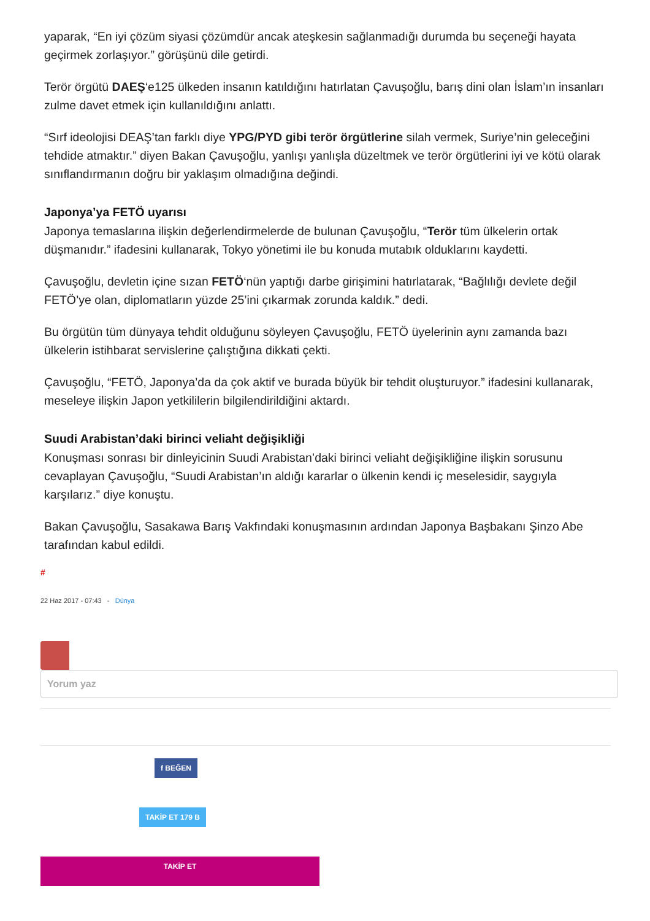yaparak, “En iyi çözüm siyasi çözümdür ancak ateşkesin sağlanmadığı durumda bu seçeneği hayata geçirmek zorlaşıyor.” görüşünü dile getirdi.
Terör örgütü DAEŞ‘e125 ülkeden insanın katıldığını hatırlatan Çavuşoğlu, barış dini olan İslam’ın insanları zulme davet etmek için kullanıldığını anlattı.
“Sırf ideolojisi DEAŞ’tan farklı diye YPG/PYD gibi terör örgütlerine silah vermek, Suriye’nin geleceğini tehdide atmaktır.” diyen Bakan Çavuşoğlu, yanlışı yanlışla düzeltmek ve terör örgütlerini iyi ve kötü olarak sınıflandırmanın doğru bir yaklaşım olmadığına değindi.
Japonya’ya FETÖ uyarısı
Japonya temaslarına ilişkin değerlendirmelerde de bulunan Çavuşoğlu, “Terör tüm ülkelerin ortak düşmanıdır.” ifadesini kullanarak, Tokyo yönetimi ile bu konuda mutabık olduklarını kaydetti.
Çavuşoğlu, devletin içine sızan FETÖ‘nün yaptığı darbe girişimini hatırlatarak, “Bağlılığı devlete değil FETÖ’ye olan, diplomatların yüzde 25’ini çıkarmak zorunda kaldık.” dedi.
Bu örgütün tüm dünyaya tehdit olduğunu söyleyen Çavuşoğlu, FETÖ üyelerinin aynı zamanda bazı ülkelerin istihbarat servislerine çalıştığına dikkati çekti.
Çavuşoğlu, “FETÖ, Japonya’da da çok aktif ve burada büyük bir tehdit oluşturuyor.” ifadesini kullanarak, meseleye ilişkin Japon yetkililerin bilgilendirildiğini aktardı.
Suudi Arabistan’daki birinci veliaht değişikliği
Konuşması sonrası bir dinleyicinin Suudi Arabistan’daki birinci veliaht değişikliğine ilişkin sorusunu cevaplayan Çavuşoğlu, “Suudi Arabistan’ın aldığı kararlar o ülkenin kendi iç meselesidir, saygıyla karşılarız.” diye konuştu.
Bakan Çavuşoğlu, Sasakawa Barış Vakfındaki konuşmasının ardından Japonya Başbakanı Şinzo Abe tarafından kabul edildi.
#
22 Haz 2017 - 07:43 - Dünya
Yorum yaz
f BEĞEN
TAKİP ET 179 B
TAKİP ET